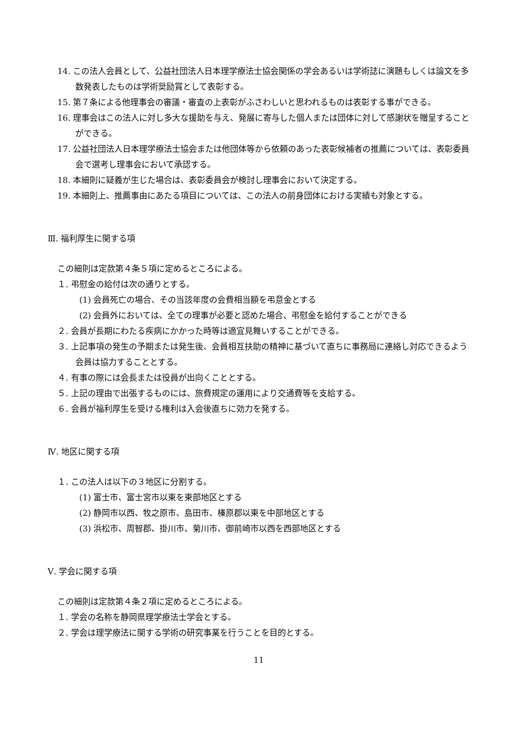14. この法人会員として、公益社団法人日本理学療法士協会関係の学会あるいは学術誌に演題もしくは論文を多数発表したものは学術奨励賞として表彰する。
15. 第７条による他理事会の審議・審査の上表彰がふさわしいと思われるものは表彰する事ができる。
16. 理事会はこの法人に対し多大な援助を与え、発展に寄与した個人または団体に対して感謝状を贈呈することができる。
17. 公益社団法人日本理学療法士協会または他団体等から依頼のあった表彰候補者の推薦については、表彰委員会で選考し理事会において承認する。
18. 本細則に疑義が生じた場合は、表彰委員会が検討し理事会において決定する。
19. 本細則上、推薦事由にあたる項目については、この法人の前身団体における実績も対象とする。
Ⅲ. 福利厚生に関する項
この細則は定款第４条５項に定めるところによる。
１. 弔慰金の給付は次の通りとする。
(1) 会員死亡の場合、その当該年度の会費相当額を弔意金とする
(2) 会員外においては、全ての理事が必要と認めた場合、弔慰金を給付することができる
２. 会員が長期にわたる疾病にかかった時等は適宜見舞いすることができる。
３. 上記事項の発生の予期または発生後、会員相互扶助の精神に基づいて直ちに事務局に連絡し対応できるよう会員は協力することとする。
４. 有事の際には会長または役員が出向くこととする。
５. 上記の理由で出張するものには、旅費規定の運用により交通費等を支給する。
６. 会員が福利厚生を受ける権利は入会後直ちに効力を発する。
Ⅳ. 地区に関する項
１. この法人は以下の３地区に分割する。
(1) 富士市、富士宮市以東を東部地区とする
(2) 静岡市以西、牧之原市、島田市、榛原郡以東を中部地区とする
(3) 浜松市、周智郡、掛川市、菊川市、御前崎市以西を西部地区とする
Ⅴ. 学会に関する項
この細則は定款第４条２項に定めるところによる。
１. 学会の名称を静岡県理学療法士学会とする。
２. 学会は理学療法に関する学術の研究事業を行うことを目的とする。
11